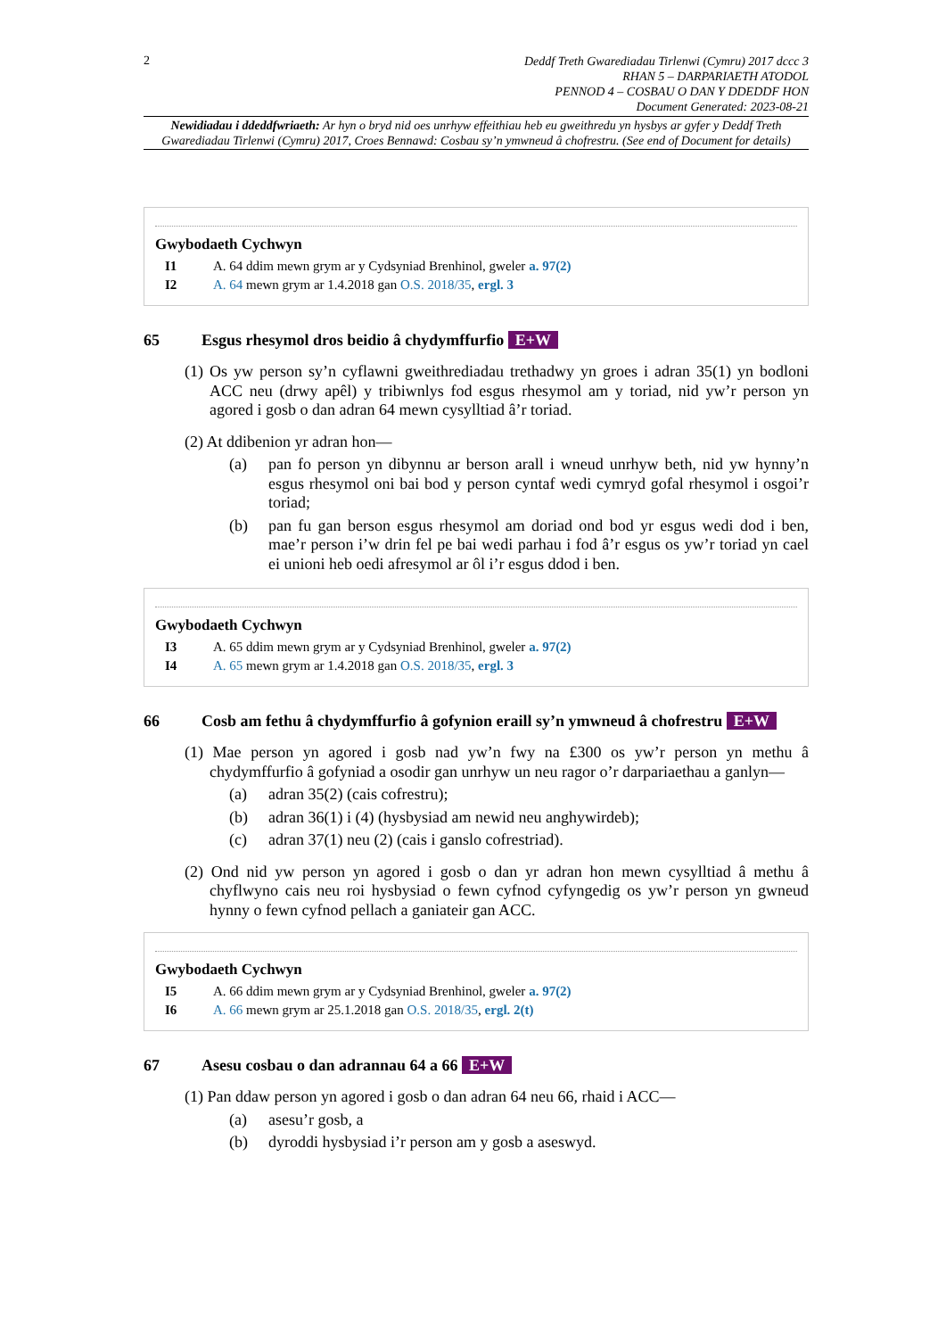2
Deddf Treth Gwarediadau Tirlenwi (Cymru) 2017 dccc 3
RHAN 5 – DARPARIAETH ATODOL
PENNOD 4 – COSBAU O DAN Y DDEDDF HON
Document Generated: 2023-08-21
Newidiadau i ddeddfwriaeth: Ar hyn o bryd nid oes unrhyw effeithiau heb eu gweithredu yn hysbys ar gyfer y Deddf Treth Gwarediadau Tirlenwi (Cymru) 2017, Croes Bennawd: Cosbau sy’n ymwneud â chofrestru. (See end of Document for details)
Gwybodaeth Cychwyn
I1 A. 64 ddim mewn grym ar y Cydsyniad Brenhinol, gweler a. 97(2)
I2 A. 64 mewn grym ar 1.4.2018 gan O.S. 2018/35, ergl. 3
65 Esgus rhesymol dros beidio â chydymffurfio E+W
(1) Os yw person sy’n cyflawni gweithrediadau trethadwy yn groes i adran 35(1) yn bodloni ACC neu (drwy apêl) y tribiwnlys fod esgus rhesymol am y toriad, nid yw’r person yn agored i gosb o dan adran 64 mewn cysylltiad â’r toriad.
(2) At ddibenion yr adran hon—
(a) pan fo person yn dibynnu ar berson arall i wneud unrhyw beth, nid yw hynny’n esgus rhesymol oni bai bod y person cyntaf wedi cymryd gofal rhesymol i osgoi’r toriad;
(b) pan fu gan berson esgus rhesymol am doriad ond bod yr esgus wedi dod i ben, mae’r person i’w drin fel pe bai wedi parhau i fod â’r esgus os yw’r toriad yn cael ei unioni heb oedi afresymol ar ôl i’r esgus ddod i ben.
Gwybodaeth Cychwyn
I3 A. 65 ddim mewn grym ar y Cydsyniad Brenhinol, gweler a. 97(2)
I4 A. 65 mewn grym ar 1.4.2018 gan O.S. 2018/35, ergl. 3
66 Cosb am fethu â chydymffurfio â gofynion eraill sy’n ymwneud â chofrestru E+W
(1) Mae person yn agored i gosb nad yw’n fwy na £300 os yw’r person yn methu â chydymffurfio â gofyniad a osodir gan unrhyw un neu ragor o’r darpariaethau a ganlyn—
(a) adran 35(2) (cais cofrestru);
(b) adran 36(1) i (4) (hysbysiad am newid neu anghywirdeb);
(c) adran 37(1) neu (2) (cais i ganslo cofrestriad).
(2) Ond nid yw person yn agored i gosb o dan yr adran hon mewn cysylltiad â methu â chyflwyno cais neu roi hysbysiad o fewn cyfnod cyfyngedig os yw’r person yn gwneud hynny o fewn cyfnod pellach a ganiateir gan ACC.
Gwybodaeth Cychwyn
I5 A. 66 ddim mewn grym ar y Cydsyniad Brenhinol, gweler a. 97(2)
I6 A. 66 mewn grym ar 25.1.2018 gan O.S. 2018/35, ergl. 2(t)
67 Asesu cosbau o dan adrannau 64 a 66 E+W
(1) Pan ddaw person yn agored i gosb o dan adran 64 neu 66, rhaid i ACC—
(a) asesu’r gosb, a
(b) dyroddi hysbysiad i’r person am y gosb a aseswyd.